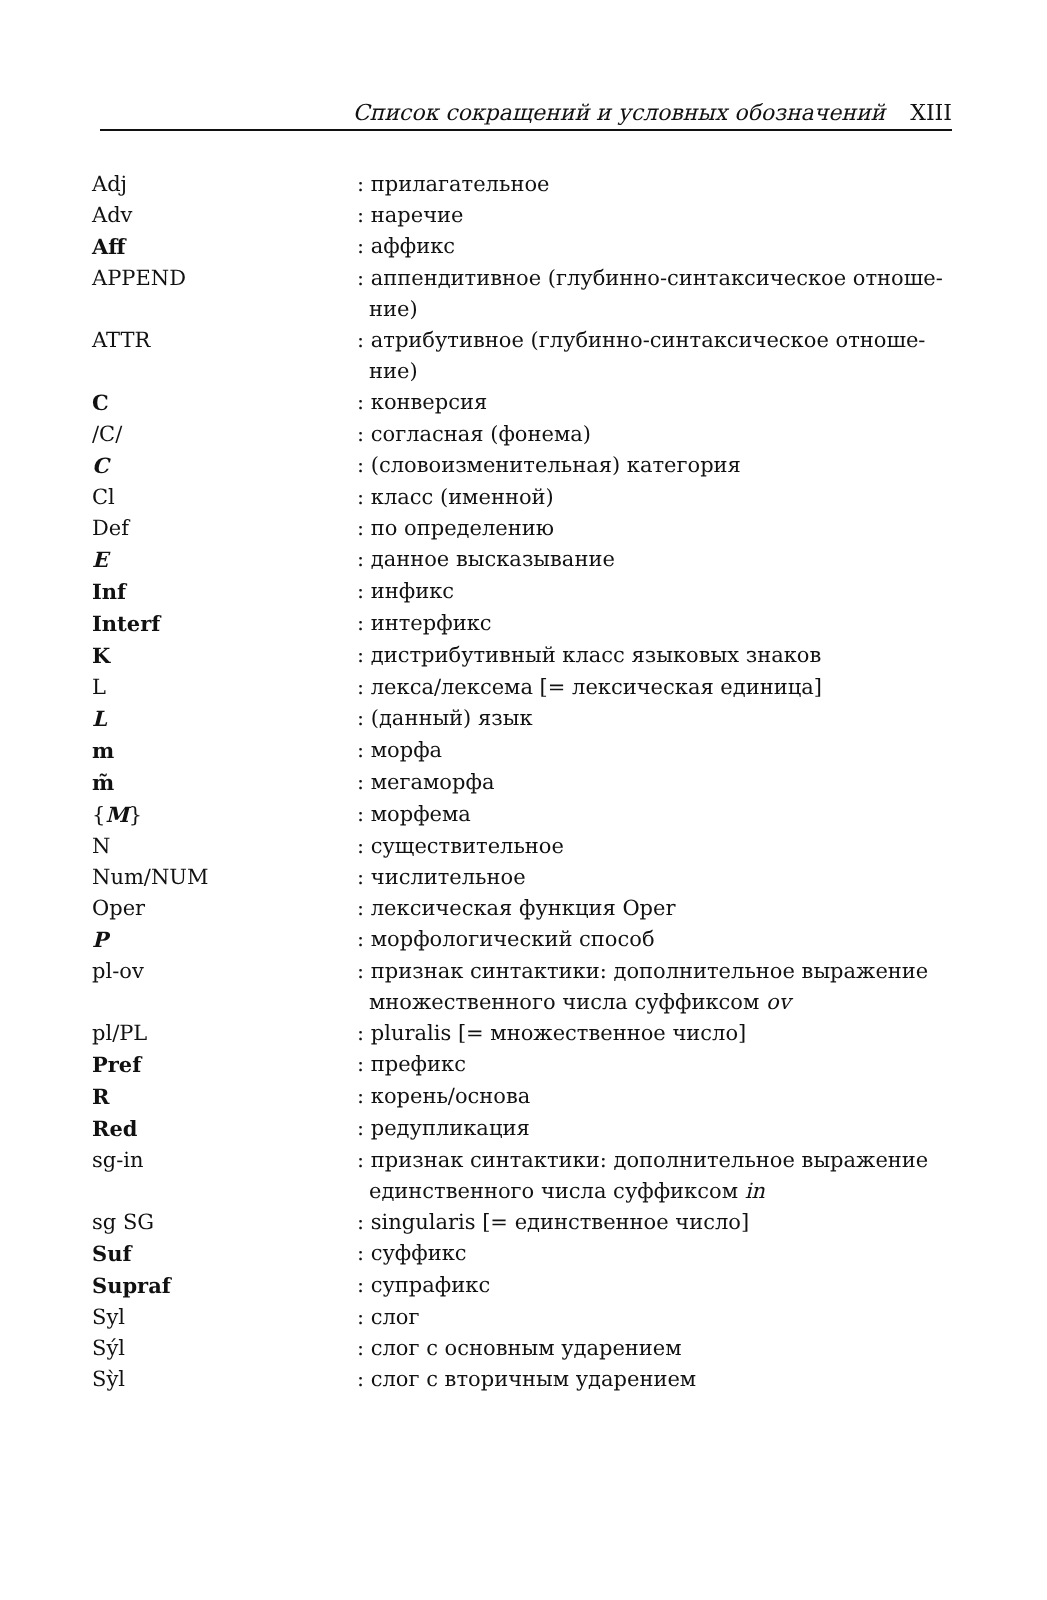Список сокращений и условных обозначений XIII
| Adj | : прилагательное |
| Adv | : наречие |
| Aff | : аффикс |
| APPEND | : аппендитивное (глубинно-синтаксическое отноше-ние) |
| ATTR | : атрибутивное (глубинно-синтаксическое отноше-ние) |
| C | : конверсия |
| /C/ | : согласная (фонема) |
| C | : (словоизменительная) категория |
| Cl | : класс (именной) |
| Def | : по определению |
| E | : данное высказывание |
| Inf | : инфикс |
| Interf | : интерфикс |
| K | : дистрибутивный класс языковых знаков |
| L | : лекса/лексема [= лексическая единица] |
| L | : (данный) язык |
| m | : морфа |
| m̃ | : мегаморфа |
| { M } | : морфема |
| N | : существительное |
| Num/NUM | : числительное |
| Oper | : лексическая функция Oper |
| P | : морфологический способ |
| pl-ov | : признак синтактики: дополнительное выражение множественного числа суффиксом ov |
| pl/PL | : pluralis [= множественное число] |
| Pref | : префикс |
| R | : корень/основа |
| Red | : редупликация |
| sg-in | : признак синтактики: дополнительное выражение единственного числа суффиксом in |
| sg SG | : singularis [= единственное число] |
| Suf | : суффикс |
| Supraf | : супрафикс |
| Syl | : слог |
| Sýl | : слог с основным ударением |
| Sỳl | : слог с вторичным ударением |